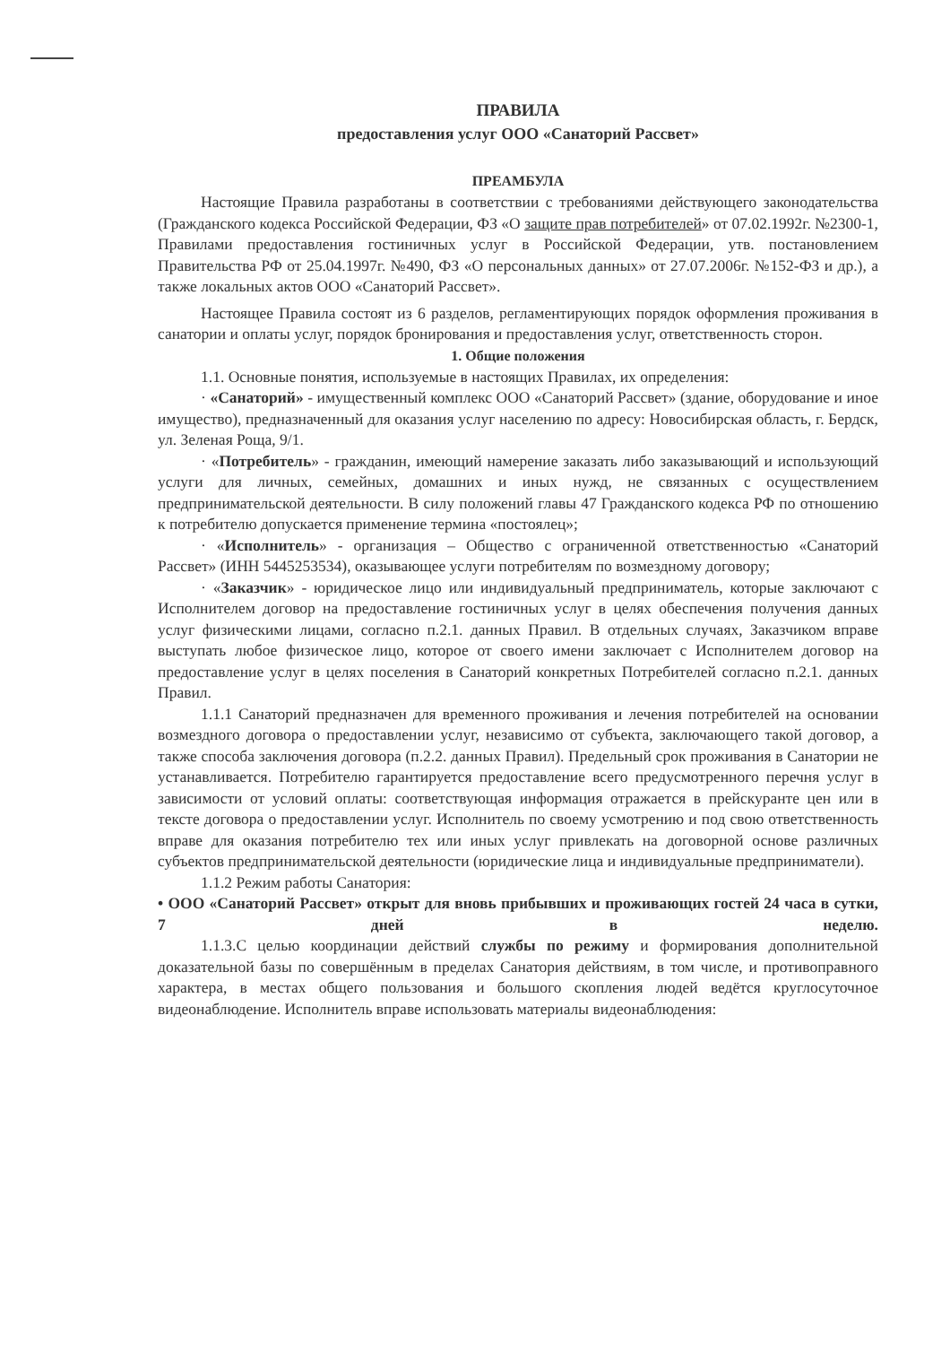ПРАВИЛА
предоставления услуг ООО «Санаторий Рассвет»
ПРЕАМБУЛА
Настоящие Правила разработаны в соответствии с требованиями действующего законодательства (Гражданского кодекса Российской Федерации, ФЗ «О защите прав потребителей» от 07.02.1992г. №2300-1, Правилами предоставления гостиничных услуг в Российской Федерации, утв. постановлением Правительства РФ от 25.04.1997г. №490, ФЗ «О персональных данных» от 27.07.2006г. №152-ФЗ и др.), а также локальных актов ООО «Санаторий Рассвет».
Настоящее Правила состоят из 6 разделов, регламентирующих порядок оформления проживания в санатории и оплаты услуг, порядок бронирования и предоставления услуг, ответственность сторон.
1. Общие положения
1.1. Основные понятия, используемые в настоящих Правилах, их определения:
· «Санаторий» - имущественный комплекс ООО «Санаторий Рассвет» (здание, оборудование и иное имущество), предназначенный для оказания услуг населению по адресу: Новосибирская область, г. Бердск, ул. Зеленая Роща, 9/1.
· «Потребитель» - гражданин, имеющий намерение заказать либо заказывающий и использующий услуги для личных, семейных, домашних и иных нужд, не связанных с осуществлением предпринимательской деятельности. В силу положений главы 47 Гражданского кодекса РФ по отношению к потребителю допускается применение термина «постоялец»;
· «Исполнитель» - организация – Общество с ограниченной ответственностью «Санаторий Рассвет» (ИНН 5445253534), оказывающее услуги потребителям по возмездному договору;
· «Заказчик» - юридическое лицо или индивидуальный предприниматель, которые заключают с Исполнителем договор на предоставление гостиничных услуг в целях обеспечения получения данных услуг физическими лицами, согласно п.2.1. данных Правил. В отдельных случаях, Заказчиком вправе выступать любое физическое лицо, которое от своего имени заключает с Исполнителем договор на предоставление услуг в целях поселения в Санаторий конкретных Потребителей согласно п.2.1. данных Правил.
1.1.1 Санаторий предназначен для временного проживания и лечения потребителей на основании возмездного договора о предоставлении услуг, независимо от субъекта, заключающего такой договор, а также способа заключения договора (п.2.2. данных Правил). Предельный срок проживания в Санатории не устанавливается. Потребителю гарантируется предоставление всего предусмотренного перечня услуг в зависимости от условий оплаты: соответствующая информация отражается в прейскуранте цен или в тексте договора о предоставлении услуг. Исполнитель по своему усмотрению и под свою ответственность вправе для оказания потребителю тех или иных услуг привлекать на договорной основе различных субъектов предпринимательской деятельности (юридические лица и индивидуальные предприниматели).
1.1.2 Режим работы Санатория:
• ООО «Санаторий Рассвет» открыт для вновь прибывших и проживающих гостей 24 часа в сутки, 7 дней в неделю.
1.1.3.С целью координации действий службы по режиму и формирования дополнительной доказательной базы по совершённым в пределах Санатория действиям, в том числе, и противоправного характера, в местах общего пользования и большого скопления людей ведётся круглосуточное видеонаблюдение. Исполнитель вправе использовать материалы видеонаблюдения: